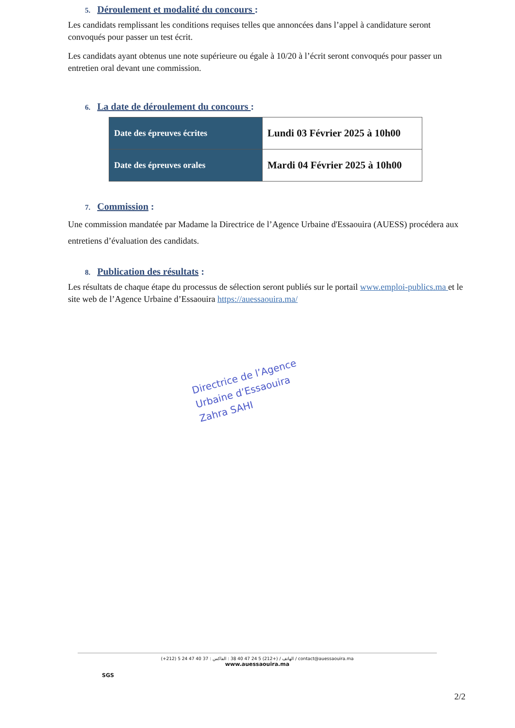5. Déroulement et modalité du concours :
Les candidats remplissant les conditions requises telles que annoncées dans l’appel à candidature seront convoqués pour passer un test écrit.
Les candidats ayant obtenus une note supérieure ou égale à 10/20 à l’écrit seront convoqués pour passer un entretien oral devant une commission.
6. La date de déroulement du concours :
| Date des épreuves écrites | Lundi 03 Février 2025 à 10h00 |
| Date des épreuves orales | Mardi 04 Février 2025 à 10h00 |
7. Commission :
Une commission mandatée par Madame la Directrice de l’Agence Urbaine d'Essaouira (AUESS) procédera aux entretiens d’évaluation des candidats.
8. Publication des résultats :
Les résultats de chaque étape du processus de sélection seront publiés sur le portail www.emploi-publics.ma et le site web de l’Agence Urbaine d’Essaouira https://auessaouira.ma/
Directrice de l’Agence
Urbaine d’Essaouira
Zahra SAHI
SGS
(+212) 5 24 47 40 37 : الهاتف / (+212) 5 24 47 40 38 : الفاكس / contact@auessaouira.ma
www.auessaouira.ma
2/2